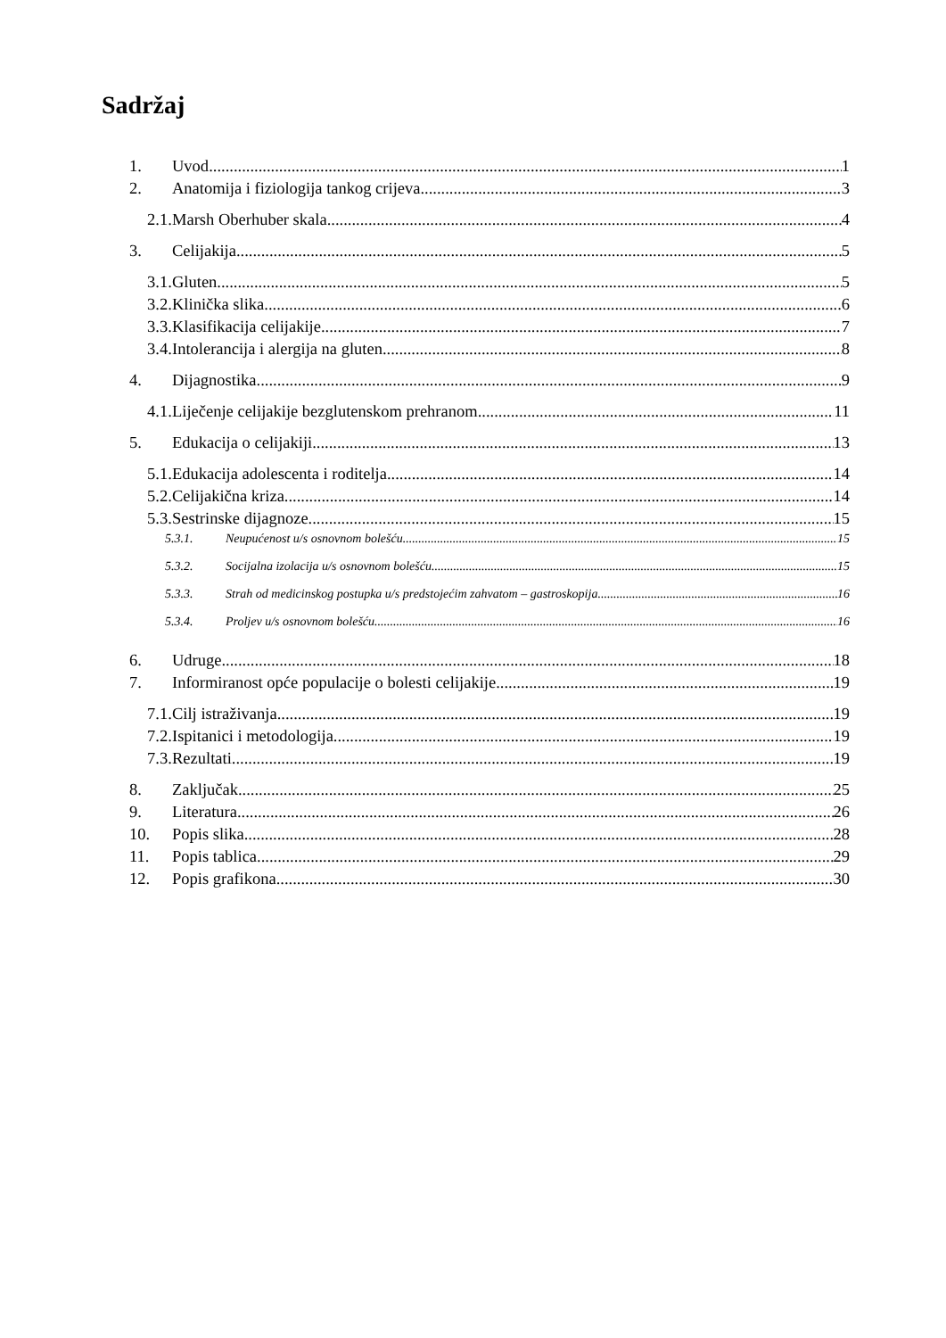Sadržaj
1. Uvod 1
2. Anatomija i fiziologija tankog crijeva 3
2.1. Marsh Oberhuber skala 4
3. Celijakija 5
3.1. Gluten 5
3.2. Klinička slika 6
3.3. Klasifikacija celijakije 7
3.4. Intolerancija i alergija na gluten 8
4. Dijagnostika 9
4.1. Liječenje celijakije bezglutenskom prehranom 11
5. Edukacija o celijakiji 13
5.1. Edukacija adolescenta i roditelja 14
5.2. Celijakična kriza 14
5.3. Sestrinske dijagnoze 15
5.3.1. Neupućenost u/s osnovnom bolešću 15
5.3.2. Socijalna izolacija u/s osnovnom bolešću 15
5.3.3. Strah od medicinskog postupka u/s predstojećim zahvatom – gastroskopija 16
5.3.4. Proljev u/s osnovnom bolešću 16
6. Udruge 18
7. Informiranost opće populacije o bolesti celijakije 19
7.1. Cilj istraživanja 19
7.2. Ispitanici i metodologija 19
7.3. Rezultati 19
8. Zaključak 25
9. Literatura 26
10. Popis slika 28
11. Popis tablica 29
12. Popis grafikona 30